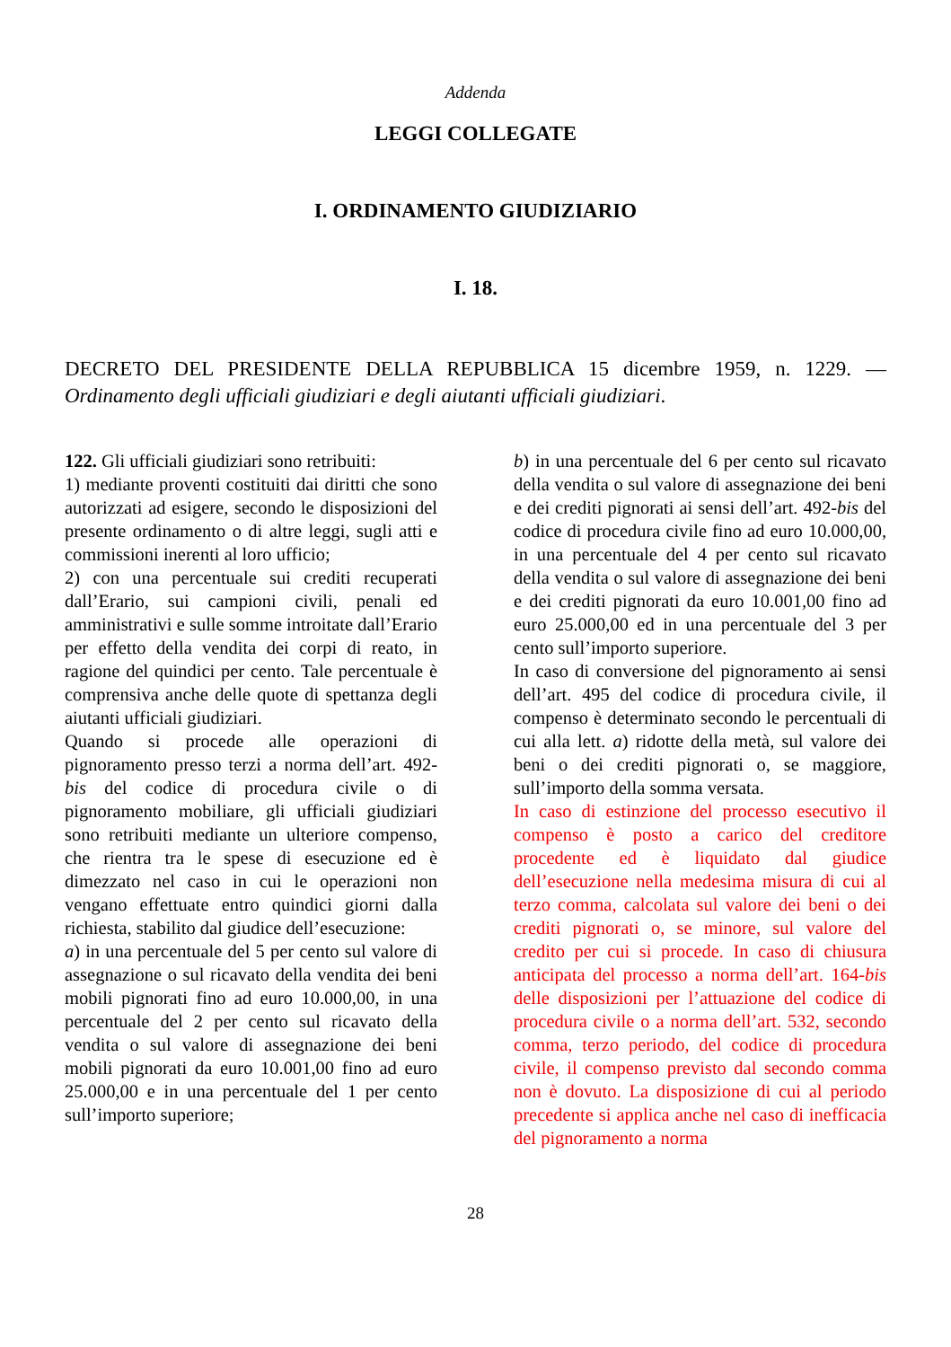Addenda
LEGGI COLLEGATE
I. ORDINAMENTO GIUDIZIARIO
I. 18.
DECRETO DEL PRESIDENTE DELLA REPUBBLICA 15 dicembre 1959, n. 1229. — Ordinamento degli ufficiali giudiziari e degli aiutanti ufficiali giudiziari.
122. Gli ufficiali giudiziari sono retribuiti:
1) mediante proventi costituiti dai diritti che sono autorizzati ad esigere, secondo le disposizioni del presente ordinamento o di altre leggi, sugli atti e commissioni inerenti al loro ufficio;
2) con una percentuale sui crediti recuperati dall’Erario, sui campioni civili, penali ed amministrativi e sulle somme introitate dall’Erario per effetto della vendita dei corpi di reato, in ragione del quindici per cento. Tale percentuale è comprensiva anche delle quote di spettanza degli aiutanti ufficiali giudiziari.
Quando si procede alle operazioni di pignoramento presso terzi a norma dell’art. 492-bis del codice di procedura civile o di pignoramento mobiliare, gli ufficiali giudiziari sono retribuiti mediante un ulteriore compenso, che rientra tra le spese di esecuzione ed è dimezzato nel caso in cui le operazioni non vengano effettuate entro quindici giorni dalla richiesta, stabilito dal giudice dell’esecuzione:
a) in una percentuale del 5 per cento sul valore di assegnazione o sul ricavato della vendita dei beni mobili pignorati fino ad euro 10.000,00, in una percentuale del 2 per cento sul ricavato della vendita o sul valore di assegnazione dei beni mobili pignorati da euro 10.001,00 fino ad euro 25.000,00 e in una percentuale del 1 per cento sull’importo superiore;
b) in una percentuale del 6 per cento sul ricavato della vendita o sul valore di assegnazione dei beni e dei crediti pignorati ai sensi dell’art. 492-bis del codice di procedura civile fino ad euro 10.000,00, in una percentuale del 4 per cento sul ricavato della vendita o sul valore di assegnazione dei beni e dei crediti pignorati da euro 10.001,00 fino ad euro 25.000,00 ed in una percentuale del 3 per cento sull’importo superiore.
In caso di conversione del pignoramento ai sensi dell’art. 495 del codice di procedura civile, il compenso è determinato secondo le percentuali di cui alla lett. a) ridotte della metà, sul valore dei beni o dei crediti pignorati o, se maggiore, sull’importo della somma versata.
In caso di estinzione del processo esecutivo il compenso è posto a carico del creditore procedente ed è liquidato dal giudice dell’esecuzione nella medesima misura di cui al terzo comma, calcolata sul valore dei beni o dei crediti pignorati o, se minore, sul valore del credito per cui si procede. In caso di chiusura anticipata del processo a norma dell’art. 164-bis delle disposizioni per l’attuazione del codice di procedura civile o a norma dell’art. 532, secondo comma, terzo periodo, del codice di procedura civile, il compenso previsto dal secondo comma non è dovuto. La disposizione di cui al periodo precedente si applica anche nel caso di inefficacia del pignoramento a norma
28